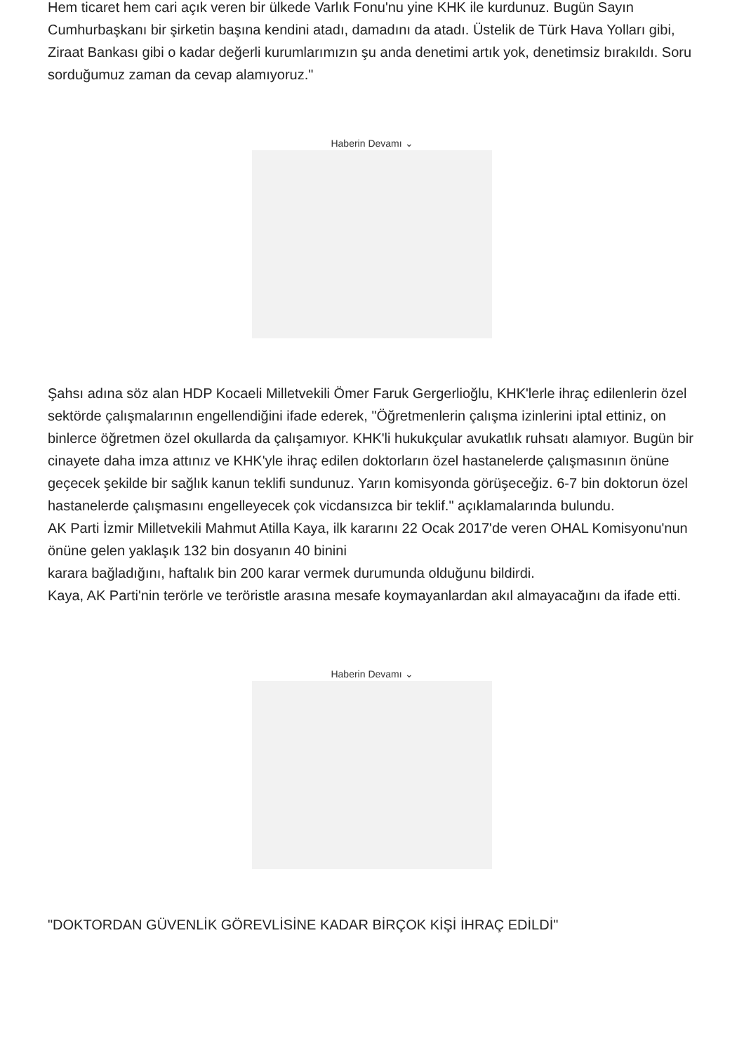Hem ticaret hem cari açık veren bir ülkede Varlık Fonu'nu yine KHK ile kurdunuz. Bugün Sayın Cumhurbaşkanı bir şirketin başına kendini atadı, damadını da atadı. Üstelik de Türk Hava Yolları gibi, Ziraat Bankası gibi o kadar değerli kurumlarımızın şu anda denetimi artık yok, denetimsiz bırakıldı. Soru sorduğumuz zaman da cevap alamıyoruz."
Haberin Devamı ⌄
Şahsı adına söz alan HDP Kocaeli Milletvekili Ömer Faruk Gergerlioğlu, KHK'lerle ihraç edilenlerin özel sektörde çalışmalarının engellendiğini ifade ederek, "Öğretmenlerin çalışma izinlerini iptal ettiniz, on binlerce öğretmen özel okullarda da çalışamıyor. KHK'li hukukçular avukatlık ruhsatı alamıyor. Bugün bir cinayete daha imza attınız ve KHK'yle ihraç edilen doktorların özel hastanelerde çalışmasının önüne geçecek şekilde bir sağlık kanun teklifi sundunuz. Yarın komisyonda görüşeceğiz. 6-7 bin doktorun özel hastanelerde çalışmasını engelleyecek çok vicdansızca bir teklif." açıklamalarında bulundu.
AK Parti İzmir Milletvekili Mahmut Atilla Kaya, ilk kararını 22 Ocak 2017'de veren OHAL Komisyonu'nun önüne gelen yaklaşık 132 bin dosyanın 40 binini
karara bağladığını, haftalık bin 200 karar vermek durumunda olduğunu bildirdi.
Kaya, AK Parti'nin terörle ve teröristle arasına mesafe koymayanlardan akıl almayacağını da ifade etti.
Haberin Devamı ⌄
"DOKTORDAN GÜVENLİK GÖREVLİSİNE KADAR BİRÇOK KİŞİ İHRAÇ EDİLDİ"